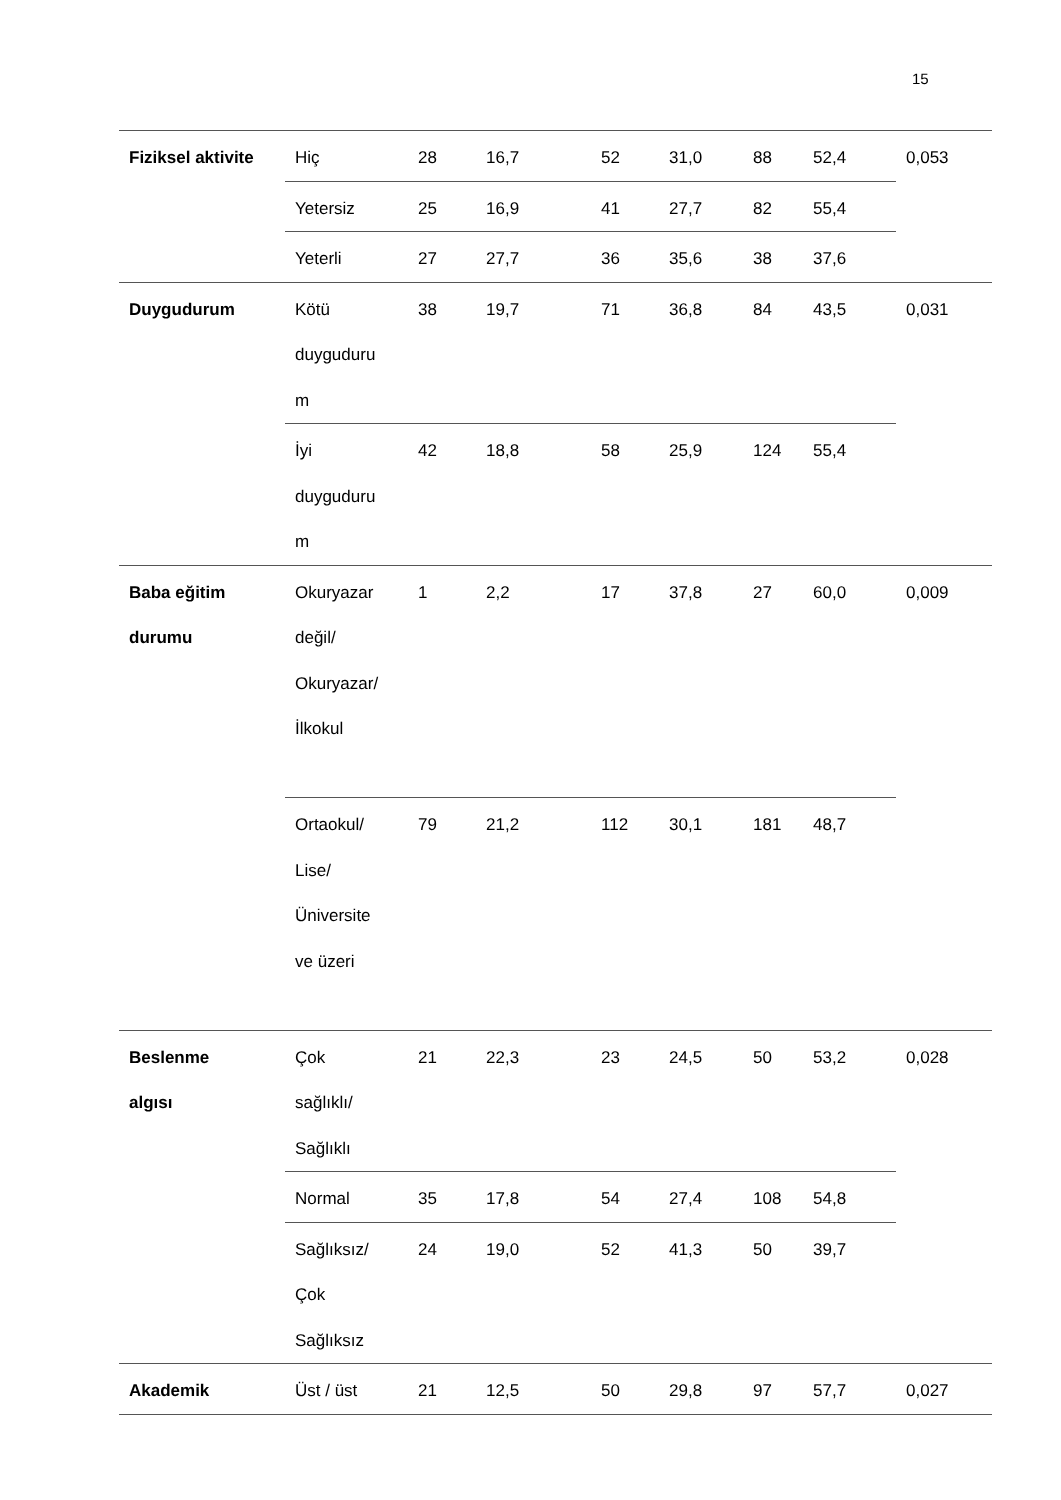15
| Fiziksel aktivite | Hiç | 28 | 16,7 | 52 | 31,0 | 88 | 52,4 | 0,053 |
| | Yetersiz | 25 | 16,9 | 41 | 27,7 | 82 | 55,4 | |
| | Yeterli | 27 | 27,7 | 36 | 35,6 | 38 | 37,6 | |
| Duygudurum | Kötü duyguduru m | 38 | 19,7 | 71 | 36,8 | 84 | 43,5 | 0,031 |
| | İyi duyguduru m | 42 | 18,8 | 58 | 25,9 | 124 | 55,4 | |
| Baba eğitim durumu | Okuryazar değil/ Okuryazar/ İlkokul | 1 | 2,2 | 17 | 37,8 | 27 | 60,0 | 0,009 |
| | Ortaokul/ Lise/ Üniversite ve üzeri | 79 | 21,2 | 112 | 30,1 | 181 | 48,7 | |
| Beslenme algısı | Çok sağlıklı/ Sağlıklı | 21 | 22,3 | 23 | 24,5 | 50 | 53,2 | 0,028 |
| | Normal | 35 | 17,8 | 54 | 27,4 | 108 | 54,8 | |
| | Sağlıksız/ Çok Sağlıksız | 24 | 19,0 | 52 | 41,3 | 50 | 39,7 | |
| Akademik | Üst / üst | 21 | 12,5 | 50 | 29,8 | 97 | 57,7 | 0,027 |